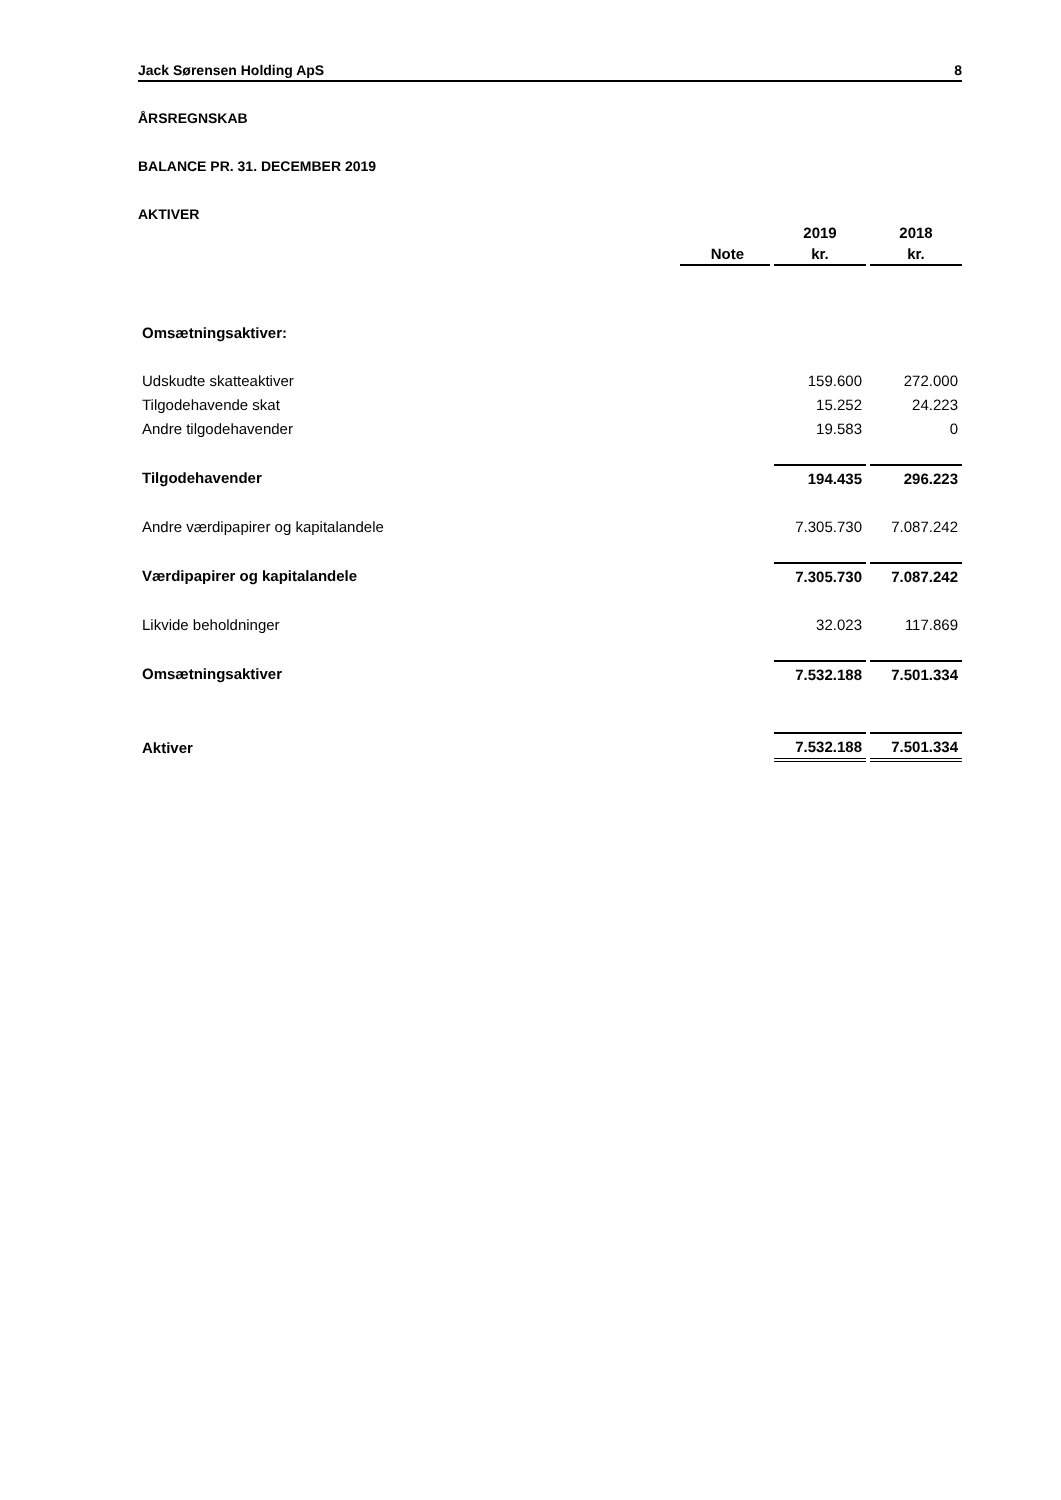Jack Sørensen Holding ApS 8
ÅRSREGNSKAB
BALANCE PR. 31. DECEMBER 2019
AKTIVER
| | | 2019 | 2018 |
| --- | --- | --- | --- |
| | Note | kr. | kr. |
| Omsætningsaktiver: | | | |
| Udskudte skatteaktiver | | 159.600 | 272.000 |
| Tilgodehavende skat | | 15.252 | 24.223 |
| Andre tilgodehavender | | 19.583 | 0 |
| Tilgodehavender | | 194.435 | 296.223 |
| Andre værdipapirer og kapitalandele | | 7.305.730 | 7.087.242 |
| Værdipapirer og kapitalandele | | 7.305.730 | 7.087.242 |
| Likvide beholdninger | | 32.023 | 117.869 |
| Omsætningsaktiver | | 7.532.188 | 7.501.334 |
| Aktiver | | 7.532.188 | 7.501.334 |